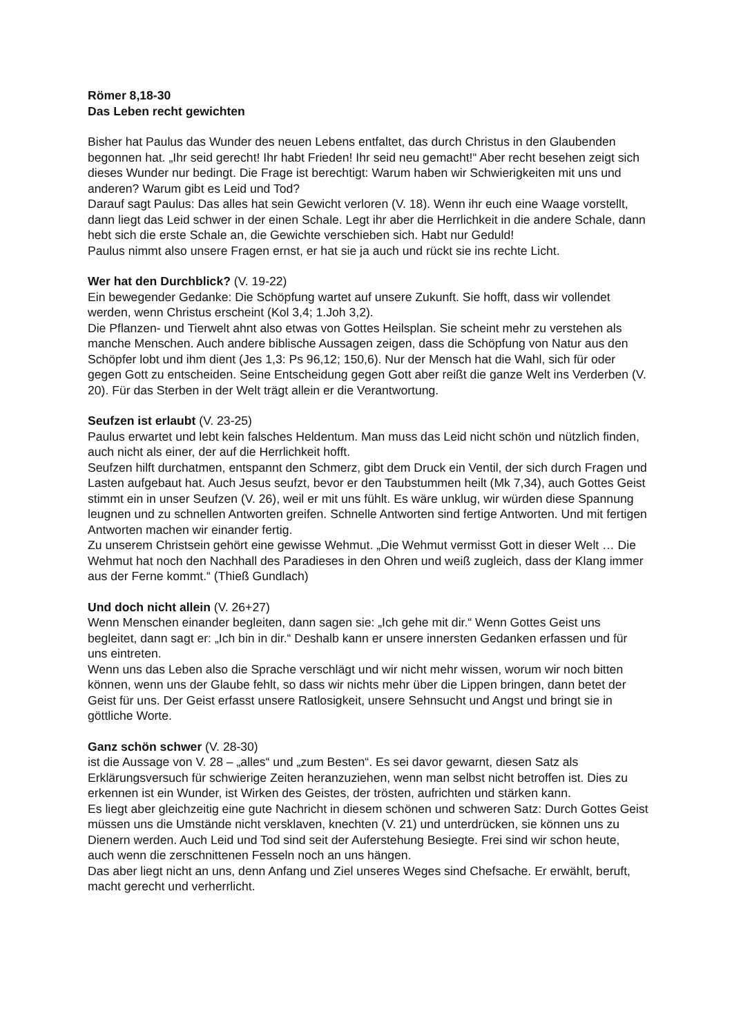Römer 8,18-30
Das Leben recht gewichten
Bisher hat Paulus das Wunder des neuen Lebens entfaltet, das durch Christus in den Glaubenden begonnen hat. „Ihr seid gerecht! Ihr habt Frieden! Ihr seid neu gemacht!“ Aber recht besehen zeigt sich dieses Wunder nur bedingt. Die Frage ist berechtigt: Warum haben wir Schwierigkeiten mit uns und anderen? Warum gibt es Leid und Tod?
Darauf sagt Paulus: Das alles hat sein Gewicht verloren (V. 18). Wenn ihr euch eine Waage vorstellt, dann liegt das Leid schwer in der einen Schale. Legt ihr aber die Herrlichkeit in die andere Schale, dann hebt sich die erste Schale an, die Gewichte verschieben sich. Habt nur Geduld!
Paulus nimmt also unsere Fragen ernst, er hat sie ja auch und rückt sie ins rechte Licht.
Wer hat den Durchblick? (V. 19-22)
Ein bewegender Gedanke: Die Schöpfung wartet auf unsere Zukunft. Sie hofft, dass wir vollendet werden, wenn Christus erscheint (Kol 3,4; 1.Joh 3,2).
Die Pflanzen- und Tierwelt ahnt also etwas von Gottes Heilsplan. Sie scheint mehr zu verstehen als manche Menschen. Auch andere biblische Aussagen zeigen, dass die Schöpfung von Natur aus den Schöpfer lobt und ihm dient (Jes 1,3: Ps 96,12; 150,6). Nur der Mensch hat die Wahl, sich für oder gegen Gott zu entscheiden. Seine Entscheidung gegen Gott aber reißt die ganze Welt ins Verderben (V. 20). Für das Sterben in der Welt trägt allein er die Verantwortung.
Seufzen ist erlaubt (V. 23-25)
Paulus erwartet und lebt kein falsches Heldentum. Man muss das Leid nicht schön und nützlich finden, auch nicht als einer, der auf die Herrlichkeit hofft.
Seufzen hilft durchatmen, entspannt den Schmerz, gibt dem Druck ein Ventil, der sich durch Fragen und Lasten aufgebaut hat. Auch Jesus seufzt, bevor er den Taubstummen heilt (Mk 7,34), auch Gottes Geist stimmt ein in unser Seufzen (V. 26), weil er mit uns fühlt. Es wäre unklug, wir würden diese Spannung leugnen und zu schnellen Antworten greifen. Schnelle Antworten sind fertige Antworten. Und mit fertigen Antworten machen wir einander fertig.
Zu unserem Christsein gehört eine gewisse Wehmut. „Die Wehmut vermisst Gott in dieser Welt … Die Wehmut hat noch den Nachhall des Paradieses in den Ohren und weiß zugleich, dass der Klang immer aus der Ferne kommt.“ (Thieß Gundlach)
Und doch nicht allein (V. 26+27)
Wenn Menschen einander begleiten, dann sagen sie: „Ich gehe mit dir.“ Wenn Gottes Geist uns begleitet, dann sagt er: „Ich bin in dir.“ Deshalb kann er unsere innersten Gedanken erfassen und für uns eintreten.
Wenn uns das Leben also die Sprache verschlägt und wir nicht mehr wissen, worum wir noch bitten können, wenn uns der Glaube fehlt, so dass wir nichts mehr über die Lippen bringen, dann betet der Geist für uns. Der Geist erfasst unsere Ratlosigkeit, unsere Sehnsucht und Angst und bringt sie in göttliche Worte.
Ganz schön schwer (V. 28-30)
ist die Aussage von V. 28 – „alles“ und „zum Besten“. Es sei davor gewarnt, diesen Satz als Erklärungsversuch für schwierige Zeiten heranzuziehen, wenn man selbst nicht betroffen ist. Dies zu erkennen ist ein Wunder, ist Wirken des Geistes, der trösten, aufrichten und stärken kann.
Es liegt aber gleichzeitig eine gute Nachricht in diesem schönen und schweren Satz: Durch Gottes Geist müssen uns die Umstände nicht versklaven, knechten (V. 21) und unterdrücken, sie können uns zu Dienern werden. Auch Leid und Tod sind seit der Auferstehung Besiegte. Frei sind wir schon heute, auch wenn die zerschnittenen Fesseln noch an uns hängen.
Das aber liegt nicht an uns, denn Anfang und Ziel unseres Weges sind Chefsache. Er erwählt, beruft, macht gerecht und verherrlicht.